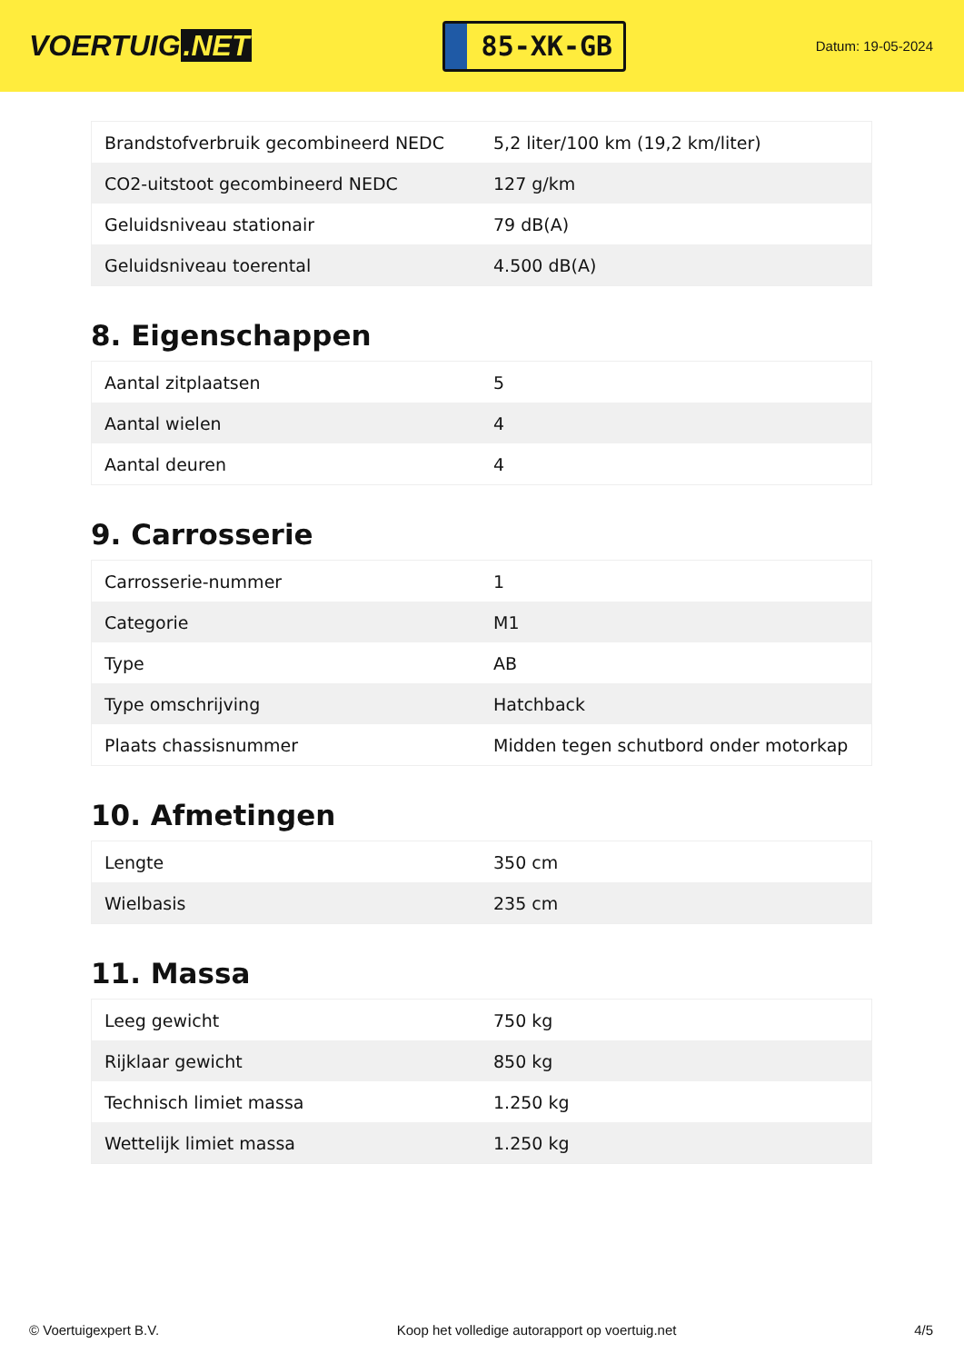VOERTUIG.NET
85-XK-GB
Datum: 19-05-2024
| Brandstofverbruik gecombineerd NEDC | 5,2 liter/100 km (19,2 km/liter) |
| CO2-uitstoot gecombineerd NEDC | 127 g/km |
| Geluidsniveau stationair | 79 dB(A) |
| Geluidsniveau toerental | 4.500 dB(A) |
8. Eigenschappen
| Aantal zitplaatsen | 5 |
| Aantal wielen | 4 |
| Aantal deuren | 4 |
9. Carrosserie
| Carrosserie-nummer | 1 |
| Categorie | M1 |
| Type | AB |
| Type omschrijving | Hatchback |
| Plaats chassisnummer | Midden tegen schutbord onder motorkap |
10. Afmetingen
| Lengte | 350 cm |
| Wielbasis | 235 cm |
11. Massa
| Leeg gewicht | 750 kg |
| Rijklaar gewicht | 850 kg |
| Technisch limiet massa | 1.250 kg |
| Wettelijk limiet massa | 1.250 kg |
© Voertuigexpert B.V. Koop het volledige autorapport op voertuig.net 4/5